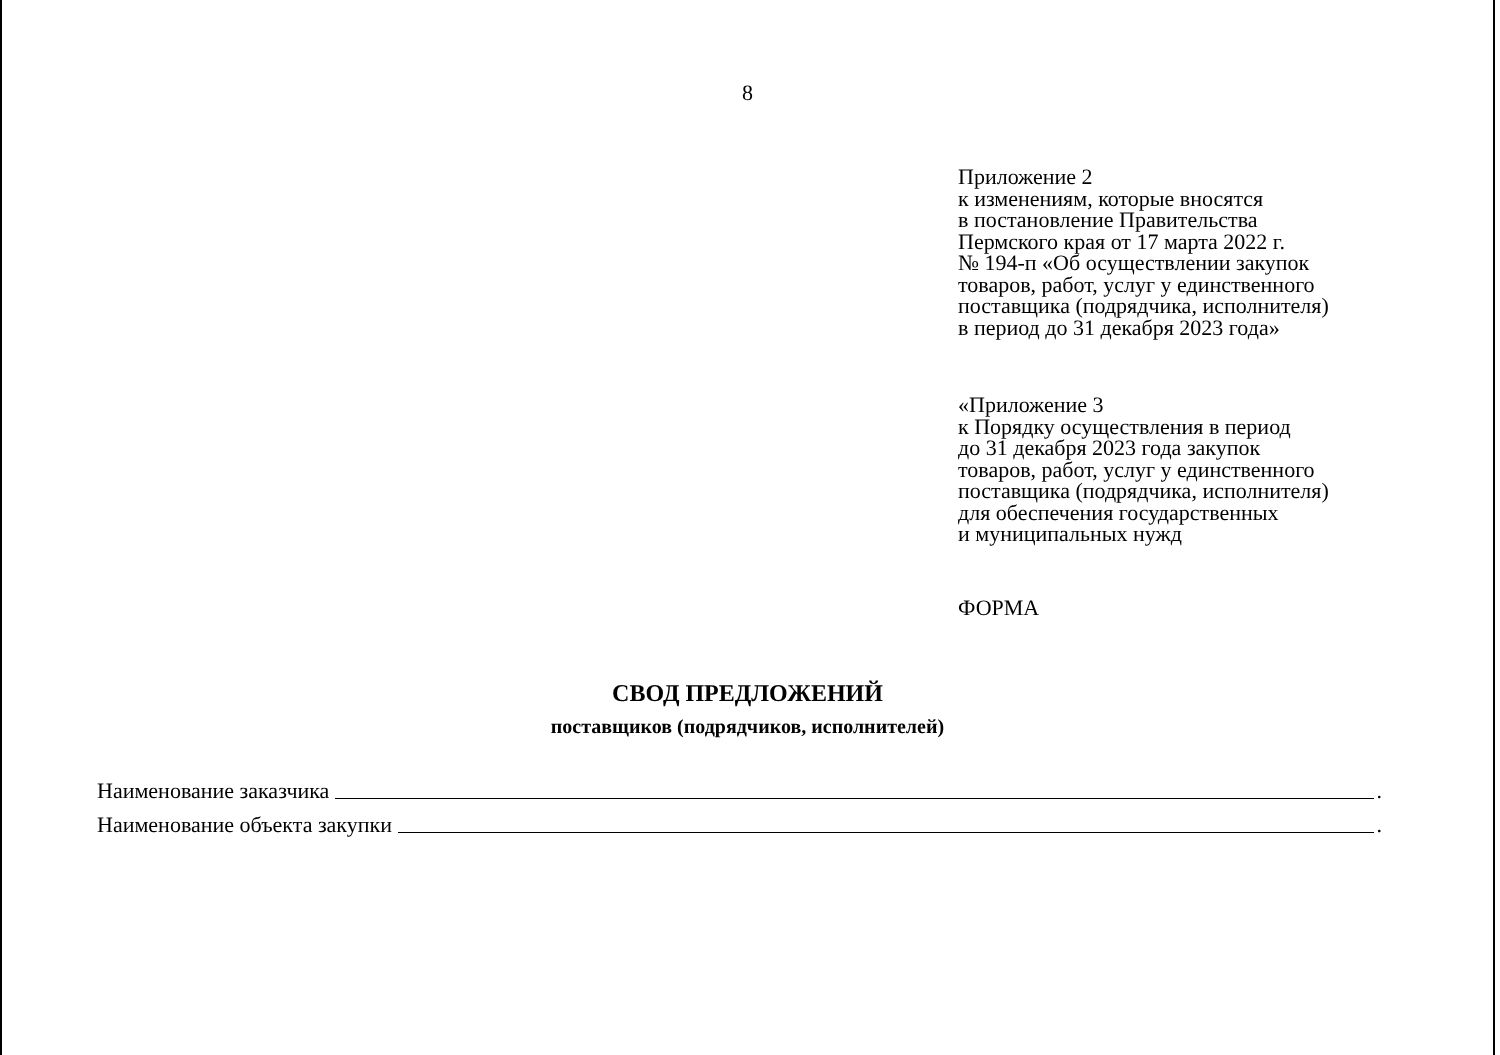8
Приложение 2
к изменениям, которые вносятся
в постановление Правительства
Пермского края от 17 марта 2022 г.
№ 194-п «Об осуществлении закупок
товаров, работ, услуг у единственного
поставщика (подрядчика, исполнителя)
в период до 31 декабря 2023 года»
«Приложение 3
к Порядку осуществления в период
до 31 декабря 2023 года закупок
товаров, работ, услуг у единственного
поставщика (подрядчика, исполнителя)
для обеспечения государственных
и муниципальных нужд
ФОРМА
СВОД ПРЕДЛОЖЕНИЙ
поставщиков (подрядчиков, исполнителей)
Наименование заказчика .
Наименование объекта закупки .